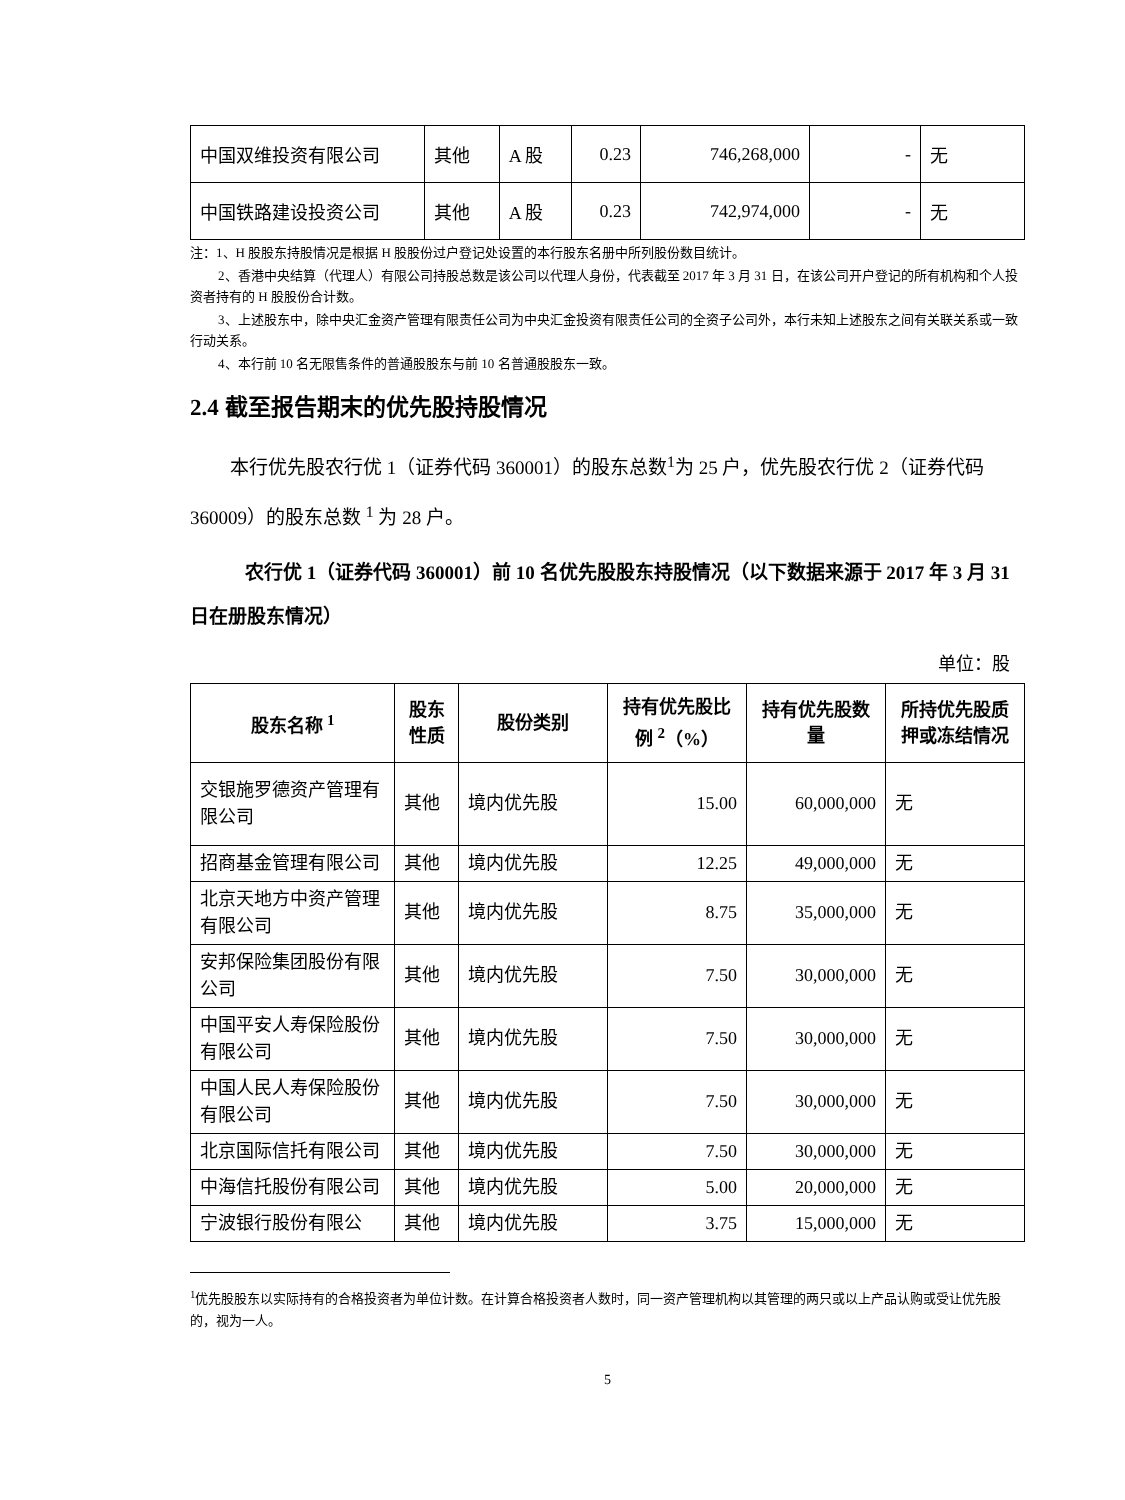| 中国双维投资有限公司 | 其他 | A 股 | 0.23 | 746,268,000 | - | 无 |
| 中国铁路建设投资公司 | 其他 | A 股 | 0.23 | 742,974,000 | - | 无 |
注：1、H 股股东持股情况是根据 H 股股份过户登记处设置的本行股东名册中所列股份数目统计。
2、香港中央结算（代理人）有限公司持股总数是该公司以代理人身份，代表截至 2017 年 3 月 31 日，在该公司开户登记的所有机构和个人投资者持有的 H 股股份合计数。
3、上述股东中，除中央汇金资产管理有限责任公司为中央汇金投资有限责任公司的全资子公司外，本行未知上述股东之间有关联关系或一致行动关系。
4、本行前 10 名无限售条件的普通股股东与前 10 名普通股股东一致。
2.4 截至报告期末的优先股持股情况
本行优先股农行优 1（证券代码 360001）的股东总数<sup>1</sup>为 25 户，优先股农行优 2（证券代码 360009）的股东总数 <sup>1</sup> 为 28 户。
农行优 1（证券代码 360001）前 10 名优先股股东持股情况（以下数据来源于 2017 年 3 月 31 日在册股东情况）
单位：股
| 股东名称 <sup>1</sup> | 股东性质 | 股份类别 | 持有优先股比例 <sup>2</sup>（%） | 持有优先股数量 | 所持优先股质押或冻结情况 |
| --- | --- | --- | --- | --- | --- |
| 交银施罗德资产管理有限公司 | 其他 | 境内优先股 | 15.00 | 60,000,000 | 无 |
| 招商基金管理有限公司 | 其他 | 境内优先股 | 12.25 | 49,000,000 | 无 |
| 北京天地方中资产管理有限公司 | 其他 | 境内优先股 | 8.75 | 35,000,000 | 无 |
| 安邦保险集团股份有限公司 | 其他 | 境内优先股 | 7.50 | 30,000,000 | 无 |
| 中国平安人寿保险股份有限公司 | 其他 | 境内优先股 | 7.50 | 30,000,000 | 无 |
| 中国人民人寿保险股份有限公司 | 其他 | 境内优先股 | 7.50 | 30,000,000 | 无 |
| 北京国际信托有限公司 | 其他 | 境内优先股 | 7.50 | 30,000,000 | 无 |
| 中海信托股份有限公司 | 其他 | 境内优先股 | 5.00 | 20,000,000 | 无 |
| 宁波银行股份有限公 | 其他 | 境内优先股 | 3.75 | 15,000,000 | 无 |
<sup>1</sup> 优先股股东以实际持有的合格投资者为单位计数。在计算合格投资者人数时，同一资产管理机构以其管理的两只或以上产品认购或受让优先股的，视为一人。
5